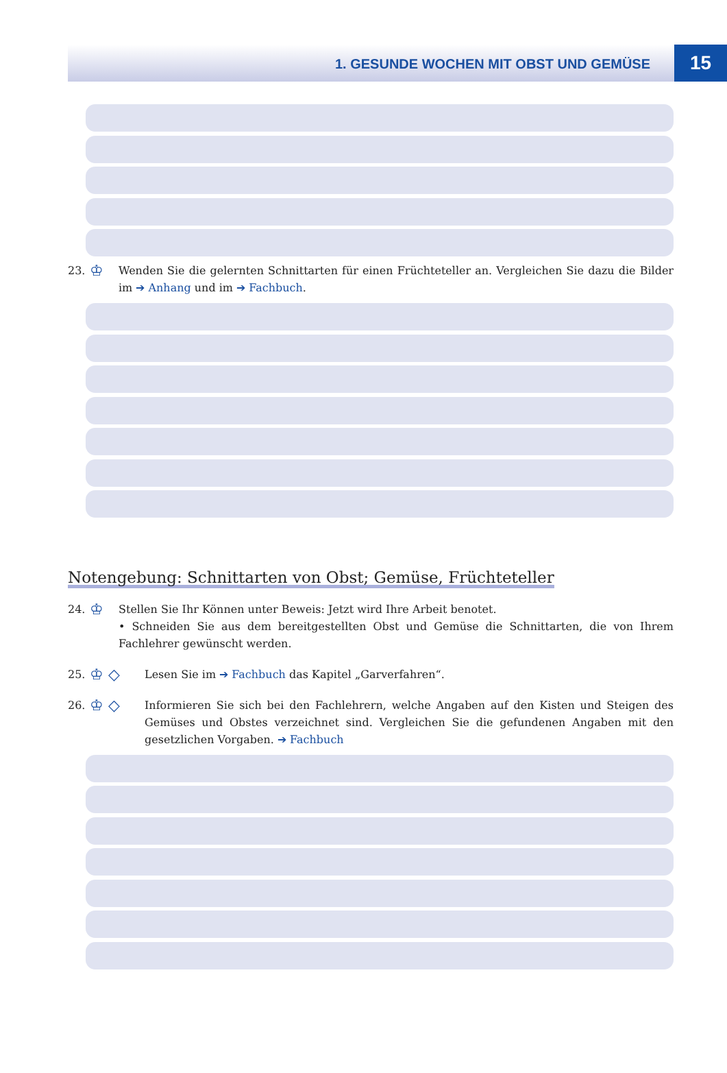1. GESUNDE WOCHEN MIT OBST UND GEMÜSE
15
23.
♔
Wenden Sie die gelernten Schnittarten für einen Früchteteller an. Vergleichen Sie dazu die Bilder im ➔ Anhang und im ➔ Fachbuch.
Notengebung: Schnittarten von Obst; Gemüse, Früchteteller
24.
♔
Stellen Sie Ihr Können unter Beweis: Jetzt wird Ihre Arbeit benotet.
• Schneiden Sie aus dem bereitgestellten Obst und Gemüse die Schnittarten, die von Ihrem Fachlehrer gewünscht werden.
25.
♔ ◇
Lesen Sie im ➔ Fachbuch das Kapitel „Garverfahren“.
26.
♔ ◇
Informieren Sie sich bei den Fachlehrern, welche Angaben auf den Kisten und Steigen des Gemüses und Obstes verzeichnet sind. Vergleichen Sie die gefundenen Angaben mit den gesetzlichen Vorgaben. ➔ Fachbuch